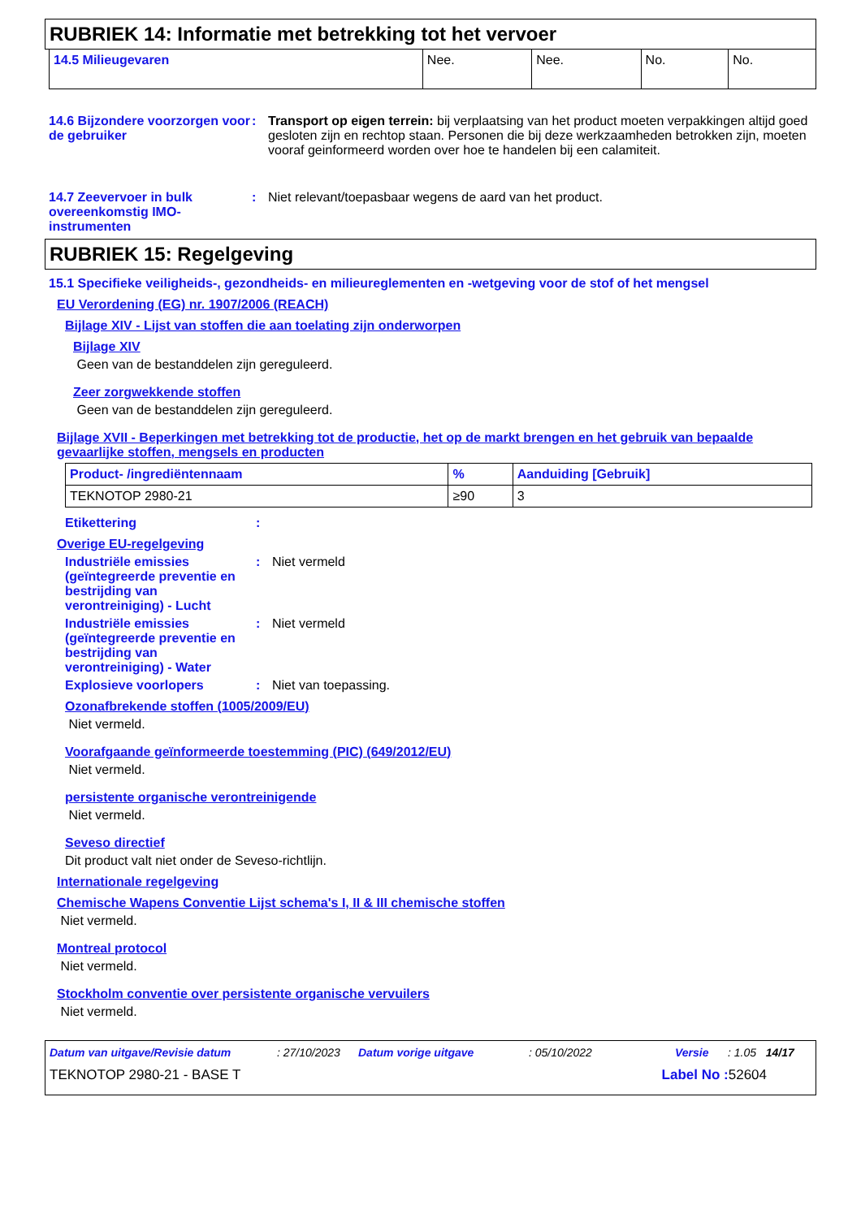RUBRIEK 14: Informatie met betrekking tot het vervoer
| 14.5 Milieugevaren | Nee. | Nee. | No. | No. |
14.6 Bijzondere voorzorgen voor de gebruiker
: Transport op eigen terrein: bij verplaatsing van het product moeten verpakkingen altijd goed gesloten zijn en rechtop staan. Personen die bij deze werkzaamheden betrokken zijn, moeten vooraf geinformeerd worden over hoe te handelen bij een calamiteit.
14.7 Zeevervoer in bulk overeenkomstig IMO-instrumenten
: Niet relevant/toepasbaar wegens de aard van het product.
RUBRIEK 15: Regelgeving
15.1 Specifieke veiligheids-, gezondheids- en milieureglementen en -wetgeving voor de stof of het mengsel
EU Verordening (EG) nr. 1907/2006 (REACH)
Bijlage XIV - Lijst van stoffen die aan toelating zijn onderworpen
Bijlage XIV
Geen van de bestanddelen zijn gereguleerd.
Zeer zorgwekkende stoffen
Geen van de bestanddelen zijn gereguleerd.
Bijlage XVII - Beperkingen met betrekking tot de productie, het op de markt brengen en het gebruik van bepaalde gevaarlijke stoffen, mengsels en producten
| Product- /ingrediëntennaam | % | Aanduiding [Gebruik] |
| --- | --- | --- |
| TEKNOTOP 2980-21 | ≥90 | 3 |
Etikettering :
Overige EU-regelgeving
Industriële emissies (geïntegreerde preventie en bestrijding van verontreiniging) - Lucht
: Niet vermeld
Industriële emissies (geïntegreerde preventie en bestrijding van verontreiniging) - Water
: Niet vermeld
Explosieve voorlopers : Niet van toepassing.
Ozonafbrekende stoffen (1005/2009/EU)
Niet vermeld.
Voorafgaande geïnformeerde toestemming (PIC) (649/2012/EU)
Niet vermeld.
persistente organische verontreinigende
Niet vermeld.
Seveso directief
Dit product valt niet onder de Seveso-richtlijn.
Internationale regelgeving
Chemische Wapens Conventie Lijst schema's I, II & III chemische stoffen
Niet vermeld.
Montreal protocol
Niet vermeld.
Stockholm conventie over persistente organische vervuilers
Niet vermeld.
Datum van uitgave/Revisie datum: 27/10/2023 Datum vorige uitgave: 05/10/2022 Versie: 1.05 14/17
TEKNOTOP 2980-21 - BASE T Label No : 52604